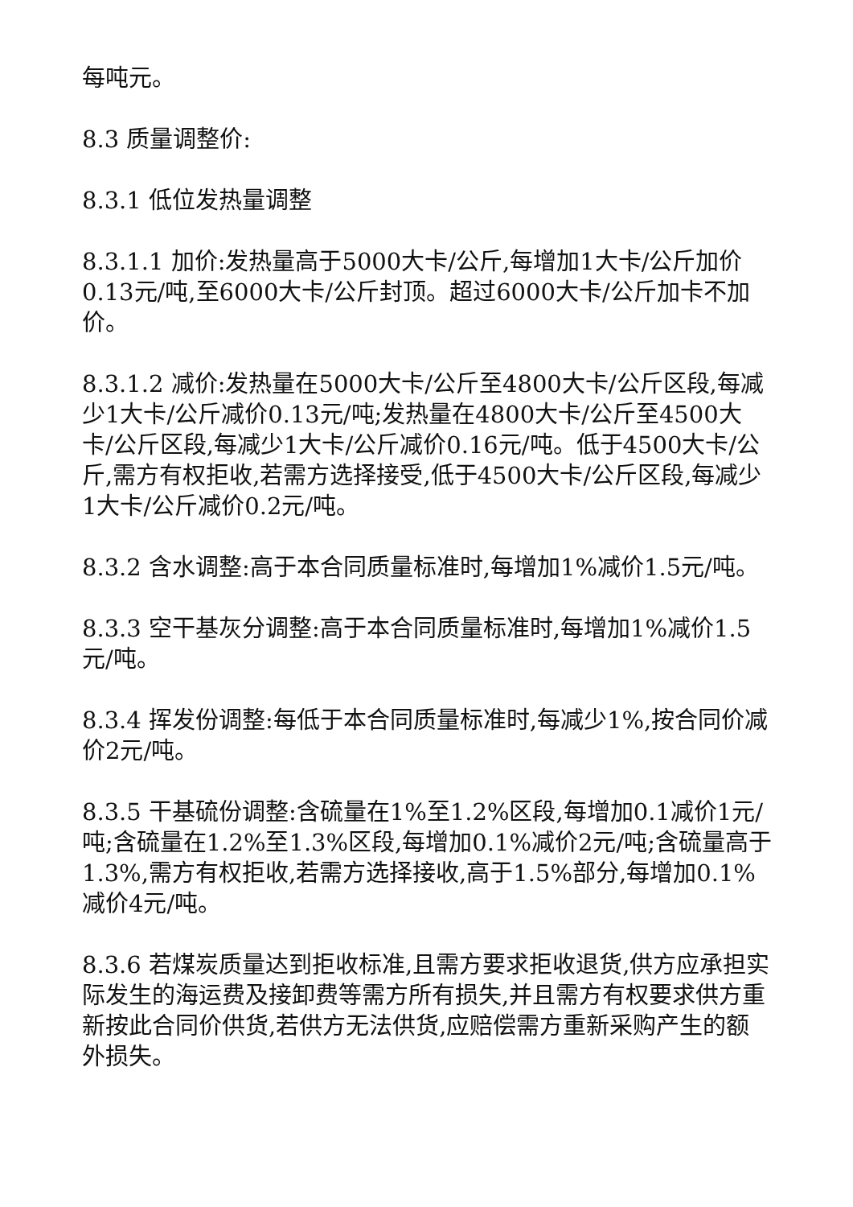每吨元。
8.3 质量调整价:
8.3.1 低位发热量调整
8.3.1.1 加价:发热量高于5000大卡/公斤,每增加1大卡/公斤加价0.13元/吨,至6000大卡/公斤封顶。超过6000大卡/公斤加卡不加价。
8.3.1.2 减价:发热量在5000大卡/公斤至4800大卡/公斤区段,每减少1大卡/公斤减价0.13元/吨;发热量在4800大卡/公斤至4500大卡/公斤区段,每减少1大卡/公斤减价0.16元/吨。低于4500大卡/公斤,需方有权拒收,若需方选择接受,低于4500大卡/公斤区段,每减少1大卡/公斤减价0.2元/吨。
8.3.2 含水调整:高于本合同质量标准时,每增加1%减价1.5元/吨。
8.3.3 空干基灰分调整:高于本合同质量标准时,每增加1%减价1.5元/吨。
8.3.4 挥发份调整:每低于本合同质量标准时,每减少1%,按合同价减价2元/吨。
8.3.5 干基硫份调整:含硫量在1%至1.2%区段,每增加0.1减价1元/吨;含硫量在1.2%至1.3%区段,每增加0.1%减价2元/吨;含硫量高于1.3%,需方有权拒收,若需方选择接收,高于1.5%部分,每增加0.1%减价4元/吨。
8.3.6 若煤炭质量达到拒收标准,且需方要求拒收退货,供方应承担实际发生的海运费及接卸费等需方所有损失,并且需方有权要求供方重新按此合同价供货,若供方无法供货,应赔偿需方重新采购产生的额外损失。